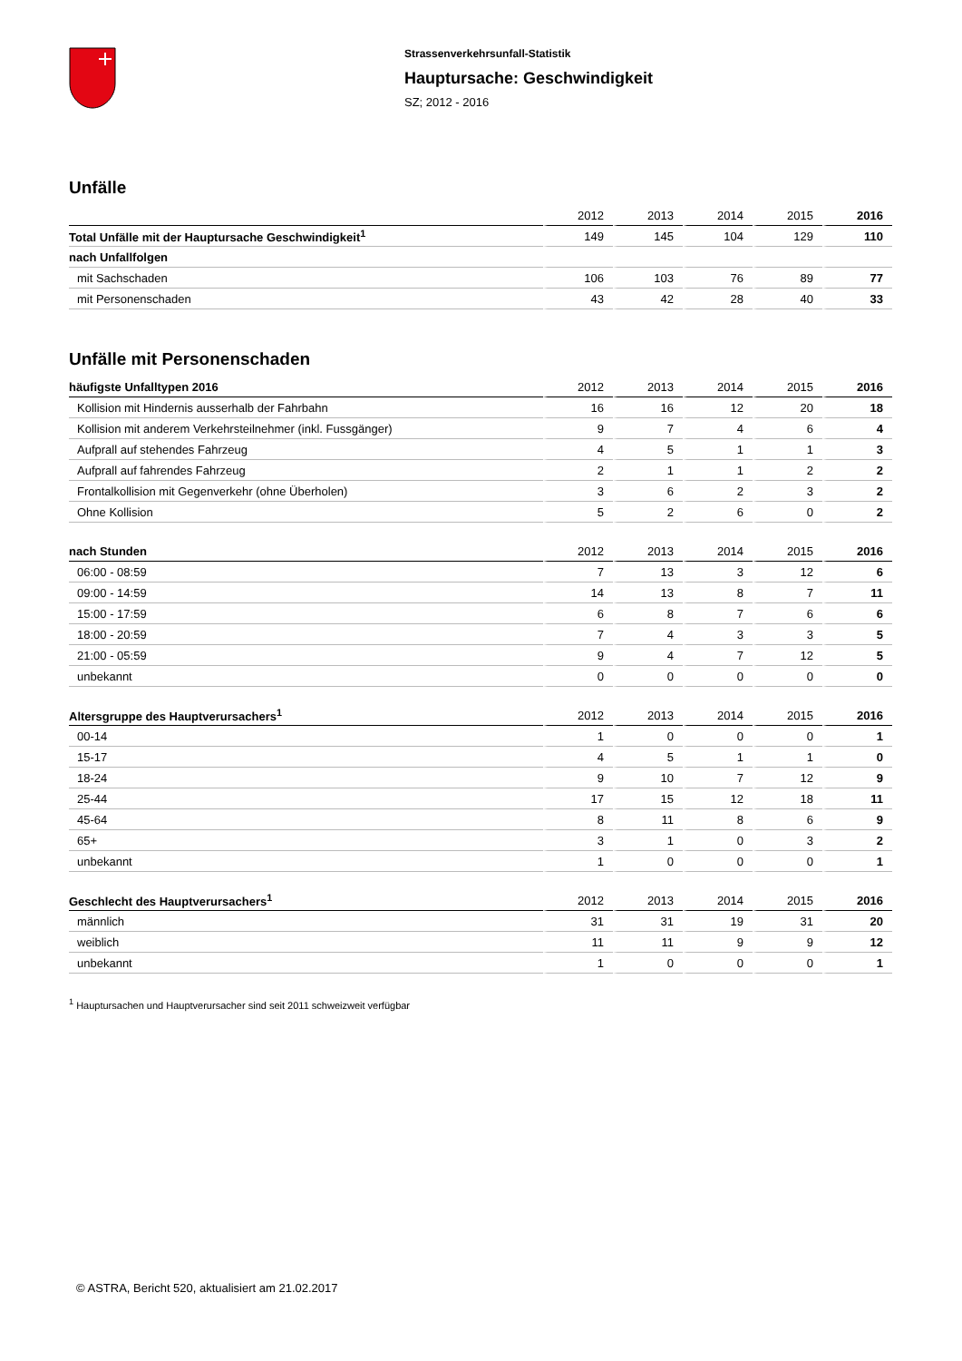Strassenverkehrsunfall-Statistik
Hauptursache: Geschwindigkeit
SZ; 2012 - 2016
Unfälle
| | 2012 | 2013 | 2014 | 2015 | 2016 |
| --- | --- | --- | --- | --- | --- |
| Total Unfälle mit der Hauptursache Geschwindigkeit<sup>1</sup> | 149 | 145 | 104 | 129 | 110 |
| nach Unfallfolgen | | | | | |
| mit Sachschaden | 106 | 103 | 76 | 89 | 77 |
| mit Personenschaden | 43 | 42 | 28 | 40 | 33 |
Unfälle mit Personenschaden
| häufigste Unfalltypen 2016 | 2012 | 2013 | 2014 | 2015 | 2016 |
| --- | --- | --- | --- | --- | --- |
| Kollision mit Hindernis ausserhalb der Fahrbahn | 16 | 16 | 12 | 20 | 18 |
| Kollision mit anderem Verkehrsteilnehmer (inkl. Fussgänger) | 9 | 7 | 4 | 6 | 4 |
| Aufprall auf stehendes Fahrzeug | 4 | 5 | 1 | 1 | 3 |
| Aufprall auf fahrendes Fahrzeug | 2 | 1 | 1 | 2 | 2 |
| Frontalkollision mit Gegenverkehr (ohne Überholen) | 3 | 6 | 2 | 3 | 2 |
| Ohne Kollision | 5 | 2 | 6 | 0 | 2 |
| nach Stunden | 2012 | 2013 | 2014 | 2015 | 2016 |
| 06:00 - 08:59 | 7 | 13 | 3 | 12 | 6 |
| 09:00 - 14:59 | 14 | 13 | 8 | 7 | 11 |
| 15:00 - 17:59 | 6 | 8 | 7 | 6 | 6 |
| 18:00 - 20:59 | 7 | 4 | 3 | 3 | 5 |
| 21:00 - 05:59 | 9 | 4 | 7 | 12 | 5 |
| unbekannt | 0 | 0 | 0 | 0 | 0 |
| Altersgruppe des Hauptverursachers<sup>1</sup> | 2012 | 2013 | 2014 | 2015 | 2016 |
| 00-14 | 1 | 0 | 0 | 0 | 1 |
| 15-17 | 4 | 5 | 1 | 1 | 0 |
| 18-24 | 9 | 10 | 7 | 12 | 9 |
| 25-44 | 17 | 15 | 12 | 18 | 11 |
| 45-64 | 8 | 11 | 8 | 6 | 9 |
| 65+ | 3 | 1 | 0 | 3 | 2 |
| unbekannt | 1 | 0 | 0 | 0 | 1 |
| Geschlecht des Hauptverursachers<sup>1</sup> | 2012 | 2013 | 2014 | 2015 | 2016 |
| männlich | 31 | 31 | 19 | 31 | 20 |
| weiblich | 11 | 11 | 9 | 9 | 12 |
| unbekannt | 1 | 0 | 0 | 0 | 1 |
<sup>1</sup> Hauptursachen und Hauptverursacher sind seit 2011 schweizweit verfügbar
© ASTRA, Bericht 520, aktualisiert am 21.02.2017